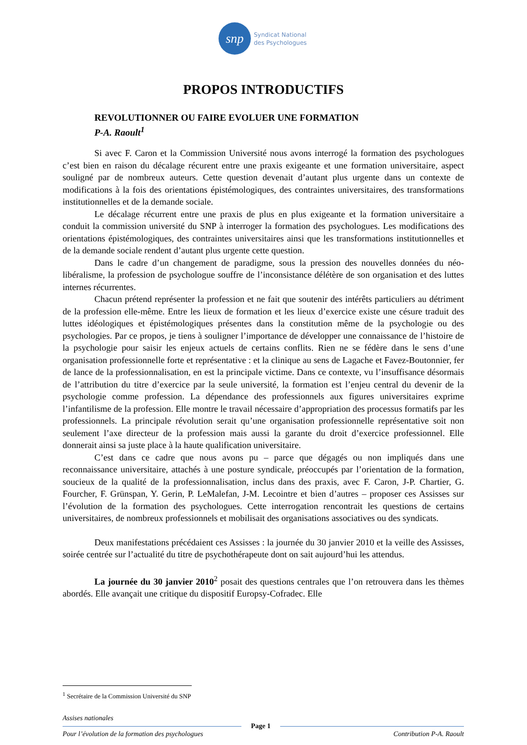snp
Syndicat National
des Psychologues
PROPOS INTRODUCTIFS
REVOLUTIONNER OU FAIRE EVOLUER UNE FORMATION
P-A. Raoult<sup>1</sup>
Si avec F. Caron et la Commission Université nous avons interrogé la formation des psychologues c’est bien en raison du décalage récurent entre une praxis exigeante et une formation universitaire, aspect souligné par de nombreux auteurs. Cette question devenait d’autant plus urgente dans un contexte de modifications à la fois des orientations épistémologiques, des contraintes universitaires, des transformations institutionnelles et de la demande sociale.
Le décalage récurrent entre une praxis de plus en plus exigeante et la formation universitaire a conduit la commission université du SNP à interroger la formation des psychologues. Les modifications des orientations épistémologiques, des contraintes universitaires ainsi que les transformations institutionnelles et de la demande sociale rendent d’autant plus urgente cette question.
Dans le cadre d’un changement de paradigme, sous la pression des nouvelles données du néo-libéralisme, la profession de psychologue souffre de l’inconsistance délétère de son organisation et des luttes internes récurrentes.
Chacun prétend représenter la profession et ne fait que soutenir des intérêts particuliers au détriment de la profession elle-même. Entre les lieux de formation et les lieux d’exercice existe une césure traduit des luttes idéologiques et épistémologiques présentes dans la constitution même de la psychologie ou des psychologies. Par ce propos, je tiens à souligner l’importance de développer une connaissance de l’histoire de la psychologie pour saisir les enjeux actuels de certains conflits. Rien ne se fédère dans le sens d’une organisation professionnelle forte et représentative : et la clinique au sens de Lagache et Favez-Boutonnier, fer de lance de la professionnalisation, en est la principale victime. Dans ce contexte, vu l’insuffisance désormais de l’attribution du titre d’exercice par la seule université, la formation est l’enjeu central du devenir de la psychologie comme profession. La dépendance des professionnels aux figures universitaires exprime l’infantilisme de la profession. Elle montre le travail nécessaire d’appropriation des processus formatifs par les professionnels. La principale révolution serait qu’une organisation professionnelle représentative soit non seulement l’axe directeur de la profession mais aussi la garante du droit d’exercice professionnel. Elle donnerait ainsi sa juste place à la haute qualification universitaire.
C’est dans ce cadre que nous avons pu – parce que dégagés ou non impliqués dans une reconnaissance universitaire, attachés à une posture syndicale, préoccupés par l’orientation de la formation, soucieux de la qualité de la professionnalisation, inclus dans des praxis, avec F. Caron, J-P. Chartier, G. Fourcher, F. Grünspan, Y. Gerin, P. LeMalefan, J-M. Lecointre et bien d’autres – proposer ces Assisses sur l’évolution de la formation des psychologues. Cette interrogation rencontrait les questions de certains universitaires, de nombreux professionnels et mobilisait des organisations associatives ou des syndicats.
Deux manifestations précédaient ces Assisses : la journée du 30 janvier 2010 et la veille des Assisses, soirée centrée sur l’actualité du titre de psychothérapeute dont on sait aujourd’hui les attendus.
La journée du 30 janvier 2010<sup>2</sup> posait des questions centrales que l’on retrouvera dans les thèmes abordés. Elle avançait une critique du dispositif Europsy-Cofradec. Elle
<sup>1</sup> Secrétaire de la Commission Université du SNP
Assises nationales
Page 1
Pour l’évolution de la formation des psychologues Contribution P-A. Raoult